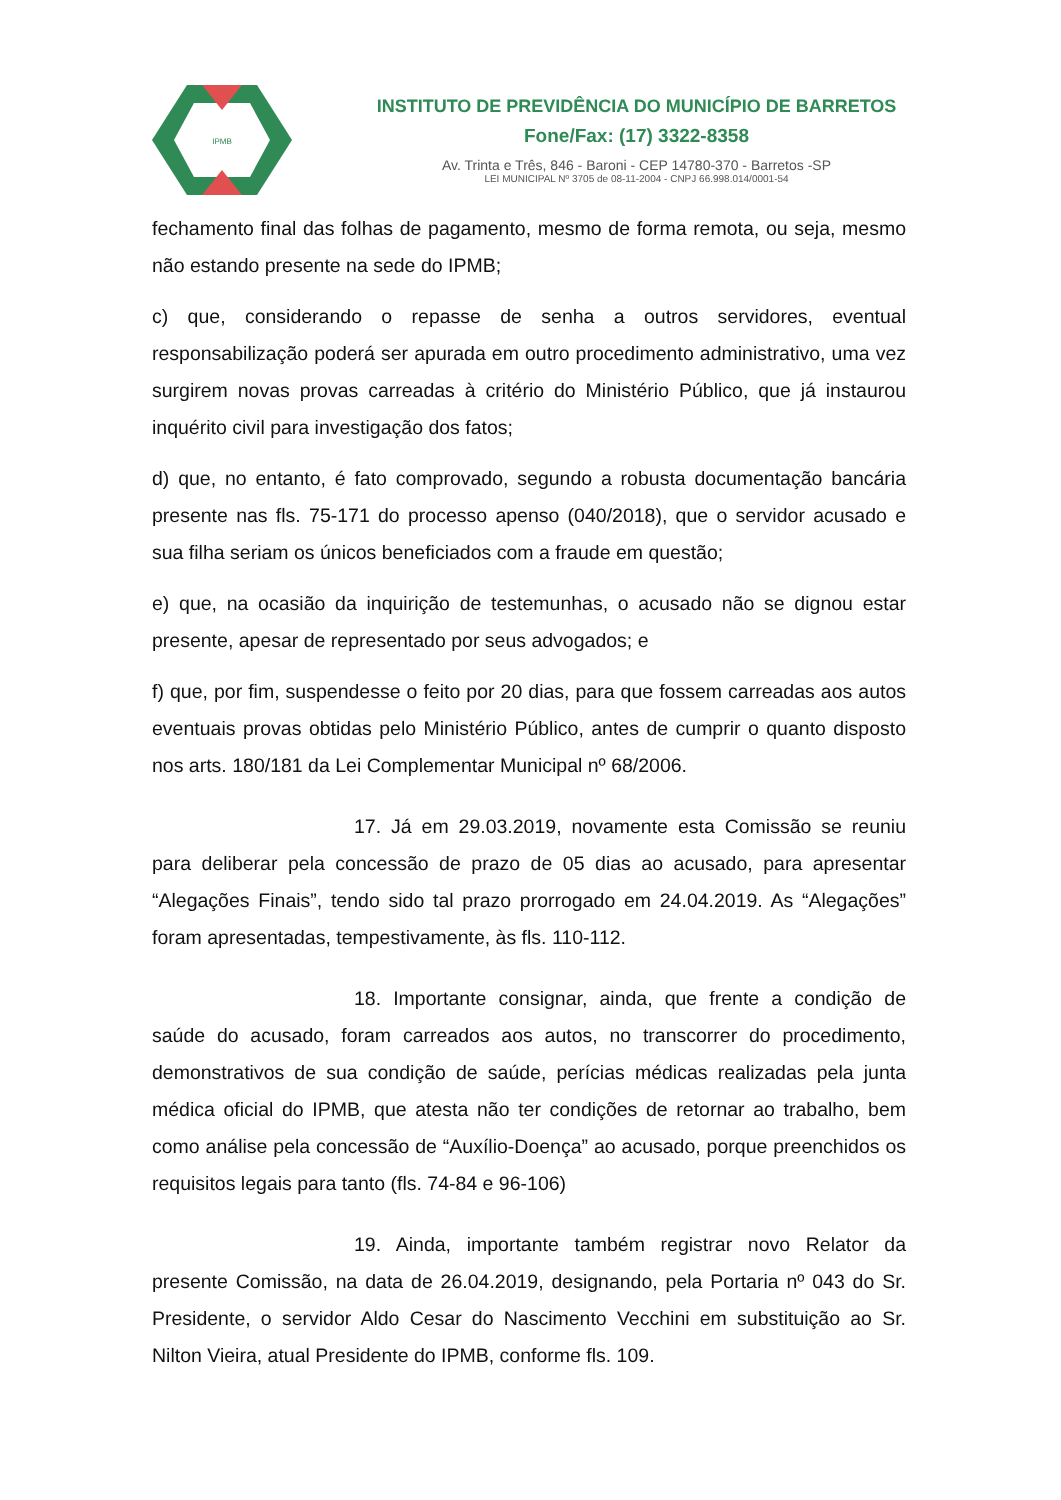IPMB
INSTITUTO DE PREVIDÊNCIA DO MUNICÍPIO DE BARRETOS
Fone/Fax: (17) 3322-8358
Av. Trinta e Três, 846 - Baroni - CEP 14780-370 - Barretos -SP
LEI MUNICIPAL Nº 3705 de 08-11-2004 - CNPJ 66.998.014/0001-54
fechamento final das folhas de pagamento, mesmo de forma remota, ou seja, mesmo não estando presente na sede do IPMB;
c) que, considerando o repasse de senha a outros servidores, eventual responsabilização poderá ser apurada em outro procedimento administrativo, uma vez surgirem novas provas carreadas à critério do Ministério Público, que já instaurou inquérito civil para investigação dos fatos;
d) que, no entanto, é fato comprovado, segundo a robusta documentação bancária presente nas fls. 75-171 do processo apenso (040/2018), que o servidor acusado e sua filha seriam os únicos beneficiados com a fraude em questão;
e) que, na ocasião da inquirição de testemunhas, o acusado não se dignou estar presente, apesar de representado por seus advogados; e
f) que, por fim, suspendesse o feito por 20 dias, para que fossem carreadas aos autos eventuais provas obtidas pelo Ministério Público, antes de cumprir o quanto disposto nos arts. 180/181 da Lei Complementar Municipal nº 68/2006.
17. Já em 29.03.2019, novamente esta Comissão se reuniu para deliberar pela concessão de prazo de 05 dias ao acusado, para apresentar “Alegações Finais”, tendo sido tal prazo prorrogado em 24.04.2019. As “Alegações” foram apresentadas, tempestivamente, às fls. 110-112.
18. Importante consignar, ainda, que frente a condição de saúde do acusado, foram carreados aos autos, no transcorrer do procedimento, demonstrativos de sua condição de saúde, perícias médicas realizadas pela junta médica oficial do IPMB, que atesta não ter condições de retornar ao trabalho, bem como análise pela concessão de “Auxílio-Doença” ao acusado, porque preenchidos os requisitos legais para tanto (fls. 74-84 e 96-106)
19. Ainda, importante também registrar novo Relator da presente Comissão, na data de 26.04.2019, designando, pela Portaria nº 043 do Sr. Presidente, o servidor Aldo Cesar do Nascimento Vecchini em substituição ao Sr. Nilton Vieira, atual Presidente do IPMB, conforme fls. 109.